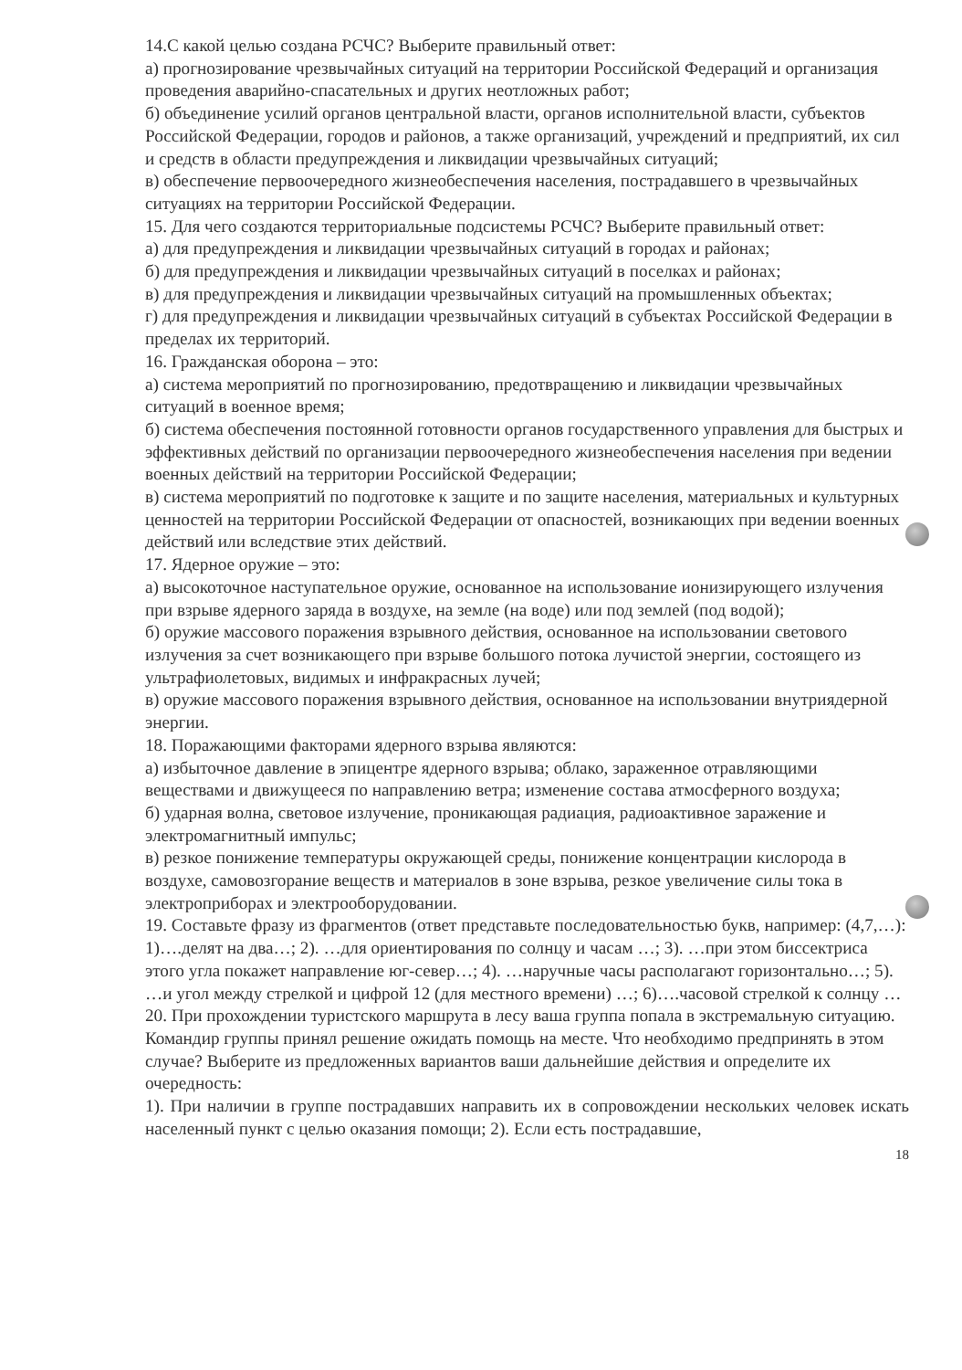14.С какой целью создана РСЧС? Выберите правильный ответ:
а) прогнозирование чрезвычайных ситуаций на территории Российской Федераций и организация проведения аварийно-спасательных и других неотложных работ;
б) объединение усилий органов центральной власти, органов исполнительной власти, субъектов Российской Федерации, городов и районов, а также организаций, учреждений и предприятий, их сил и средств в области предупреждения и ликвидации чрезвычайных ситуаций;
в) обеспечение первоочередного жизнеобеспечения населения, пострадавшего в чрезвычайных ситуациях на территории Российской Федерации.
15. Для чего создаются территориальные подсистемы РСЧС? Выберите правильный ответ:
а) для предупреждения и ликвидации чрезвычайных ситуаций в городах и районах;
б) для предупреждения и ликвидации чрезвычайных ситуаций в поселках и районах;
в) для предупреждения и ликвидации чрезвычайных ситуаций на промышленных объектах;
г) для предупреждения и ликвидации чрезвычайных ситуаций в субъектах Российской Федерации в пределах их территорий.
16. Гражданская оборона – это:
а) система мероприятий по прогнозированию, предотвращению и ликвидации чрезвычайных ситуаций в военное время;
б) система обеспечения постоянной готовности органов государственного управления для быстрых и эффективных действий по организации первоочередного жизнеобеспечения населения при ведении военных действий на территории Российской Федерации;
в) система мероприятий по подготовке к защите и по защите населения, материальных и культурных ценностей на территории Российской Федерации от опасностей, возникающих при ведении военных действий или вследствие этих действий.
17. Ядерное оружие – это:
а) высокоточное наступательное оружие, основанное на использование ионизирующего излучения при взрыве ядерного заряда в воздухе, на земле (на воде) или под землей (под водой);
б) оружие массового поражения взрывного действия, основанное на использовании светового излучения за счет возникающего при взрыве большого потока лучистой энергии, состоящего из ультрафиолетовых, видимых и инфракрасных лучей;
в) оружие массового поражения взрывного действия, основанное на использовании внутриядерной энергии.
18. Поражающими факторами ядерного взрыва являются:
а) избыточное давление в эпицентре ядерного взрыва; облако, зараженное отравляющими веществами и движущееся по направлению ветра; изменение состава атмосферного воздуха;
б) ударная волна, световое излучение, проникающая радиация, радиоактивное заражение и электромагнитный импульс;
в) резкое понижение температуры окружающей среды, понижение концентрации кислорода в воздухе, самовозгорание веществ и материалов в зоне взрыва, резкое увеличение силы тока в электроприборах и электрооборудовании.
19. Составьте фразу из фрагментов (ответ представьте последовательностью букв, например: (4,7,…):
1)….делят на два…; 2). …для ориентирования по солнцу и часам …; 3). …при этом биссектриса этого угла покажет направление юг-север…; 4). …наручные часы располагают горизонтально…; 5). …и угол между стрелкой и цифрой 12 (для местного времени) …; 6)….часовой стрелкой к солнцу …
20. При прохождении туристского маршрута в лесу ваша группа попала в экстремальную ситуацию. Командир группы принял решение ожидать помощь на месте. Что необходимо предпринять в этом случае? Выберите из предложенных вариантов ваши дальнейшие действия и определите их очередность:
1). При наличии в группе пострадавших направить их в сопровождении нескольких человек искать населенный пункт с целью оказания помощи; 2). Если есть пострадавшие,
18